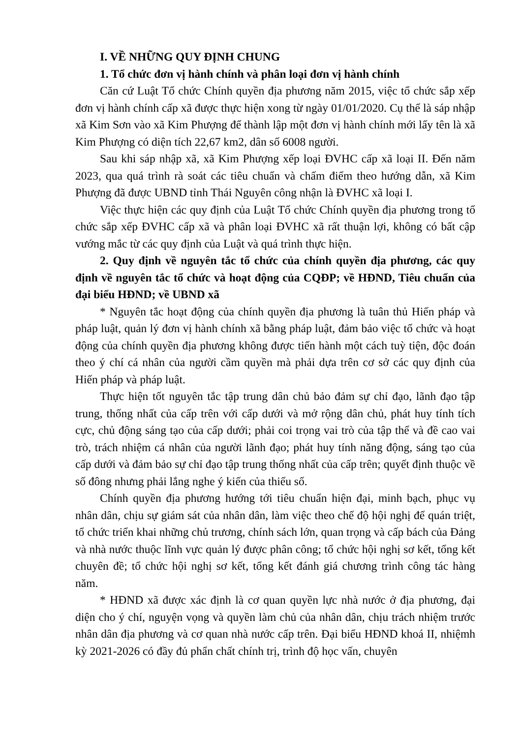I. VỀ NHỮNG QUY ĐỊNH CHUNG
1. Tổ chức đơn vị hành chính và phân loại đơn vị hành chính
Căn cứ Luật Tổ chức Chính quyền địa phương năm 2015, việc tổ chức sắp xếp đơn vị hành chính cấp xã được thực hiện xong từ ngày 01/01/2020. Cụ thể là sáp nhập xã Kim Sơn vào xã Kim Phượng để thành lập một đơn vị hành chính mới lấy tên là xã Kim Phượng có diện tích 22,67 km2, dân số 6008 người.
Sau khi sáp nhập xã, xã Kim Phượng xếp loại ĐVHC cấp xã loại II. Đến năm 2023, qua quá trình rà soát các tiêu chuẩn và chấm điểm theo hướng dẫn, xã Kim Phượng đã được UBND tỉnh Thái Nguyên công nhận là ĐVHC xã loại I.
Việc thực hiện các quy định của Luật Tổ chức Chính quyền địa phương trong tổ chức sắp xếp ĐVHC cấp xã và phân loại ĐVHC xã rất thuận lợi, không có bất cập vướng mắc từ các quy định của Luật và quá trình thực hiện.
2. Quy định về nguyên tắc tổ chức của chính quyền địa phương, các quy định về nguyên tắc tổ chức và hoạt động của CQĐP; về HĐND, Tiêu chuẩn của đại biểu HĐND; về UBND xã
* Nguyên tắc hoạt động của chính quyền địa phương là tuân thủ Hiến pháp và pháp luật, quản lý đơn vị hành chính xã bằng pháp luật, đảm bảo việc tổ chức và hoạt động của chính quyền địa phương không được tiến hành một cách tuỳ tiện, độc đoán theo ý chí cá nhân của người cầm quyền mà phải dựa trên cơ sở các quy định của Hiến pháp và pháp luật.
Thực hiện tốt nguyên tắc tập trung dân chủ bảo đảm sự chỉ đạo, lãnh đạo tập trung, thống nhất của cấp trên với cấp dưới và mở rộng dân chủ, phát huy tính tích cực, chủ động sáng tạo của cấp dưới; phải coi trọng vai trò của tập thể và đề cao vai trò, trách nhiệm cá nhân của người lãnh đạo; phát huy tính năng động, sáng tạo của cấp dưới và đảm bảo sự chỉ đạo tập trung thống nhất của cấp trên; quyết định thuộc về số đông nhưng phải lắng nghe ý kiến của thiểu số.
Chính quyền địa phương hướng tới tiêu chuẩn hiện đại, minh bạch, phục vụ nhân dân, chịu sự giám sát của nhân dân, làm việc theo chế độ hội nghị để quán triệt, tổ chức triển khai những chủ trương, chính sách lớn, quan trọng và cấp bách của Đảng và nhà nước thuộc lĩnh vực quản lý được phân công; tổ chức hội nghị sơ kết, tổng kết chuyên đề; tổ chức hội nghị sơ kết, tổng kết đánh giá chương trình công tác hàng năm.
* HĐND xã được xác định là cơ quan quyền lực nhà nước ở địa phương, đại diện cho ý chí, nguyện vọng và quyền làm chủ của nhân dân, chịu trách nhiệm trước nhân dân địa phương và cơ quan nhà nước cấp trên. Đại biểu HĐND khoá II, nhiệmh kỳ 2021-2026 có đầy đủ phẩn chất chính trị, trình độ học vấn, chuyên